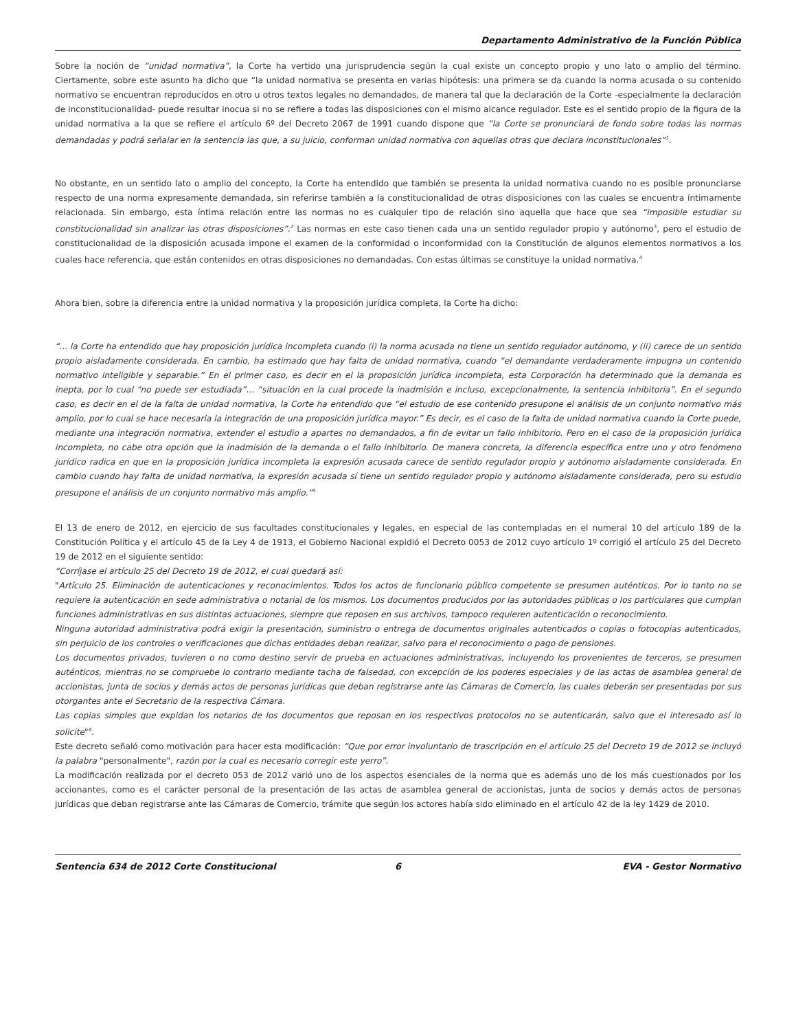Departamento Administrativo de la Función Pública
Sobre la noción de “unidad normativa”, la Corte ha vertido una jurisprudencia según la cual existe un concepto propio y uno lato o amplio del término. Ciertamente, sobre este asunto ha dicho que “la unidad normativa se presenta en varias hipótesis: una primera se da cuando la norma acusada o su contenido normativo se encuentran reproducidos en otro u otros textos legales no demandados, de manera tal que la declaración de la Corte -especialmente la declaración de inconstitucionalidad- puede resultar inocua si no se refiere a todas las disposiciones con el mismo alcance regulador. Este es el sentido propio de la figura de la unidad normativa a la que se refiere el artículo 6º del Decreto 2067 de 1991 cuando dispone que “la Corte se pronunciará de fondo sobre todas las normas demandadas y podrá señalar en la sentencia las que, a su juicio, conforman unidad normativa con aquellas otras que declara inconstitucionales”<sup>1</sup>.
No obstante, en un sentido lato o amplio del concepto, la Corte ha entendido que también se presenta la unidad normativa cuando no es posible pronunciarse respecto de una norma expresamente demandada, sin referirse también a la constitucionalidad de otras disposiciones con las cuales se encuentra íntimamente relacionada. Sin embargo, esta íntima relación entre las normas no es cualquier tipo de relación sino aquella que hace que sea “imposible estudiar su constitucionalidad sin analizar las otras disposiciones”.<sup>2</sup> Las normas en este caso tienen cada una un sentido regulador propio y autónomo<sup>3</sup>, pero el estudio de constitucionalidad de la disposición acusada impone el examen de la conformidad o inconformidad con la Constitución de algunos elementos normativos a los cuales hace referencia, que están contenidos en otras disposiciones no demandadas. Con estas últimas se constituye la unidad normativa.<sup>4</sup>
Ahora bien, sobre la diferencia entre la unidad normativa y la proposición jurídica completa, la Corte ha dicho:
“... la Corte ha entendido que hay proposición jurídica incompleta cuando (i) la norma acusada no tiene un sentido regulador autónomo, y (ii) carece de un sentido propio aisladamente considerada. En cambio, ha estimado que hay falta de unidad normativa, cuando “el demandante verdaderamente impugna un contenido normativo inteligible y separable.” En el primer caso, es decir en el la proposición jurídica incompleta, esta Corporación ha determinado que la demanda es inepta, por lo cual “no puede ser estudiada”... “situación en la cual procede la inadmisión e incluso, excepcionalmente, la sentencia inhibitoria”. En el segundo caso, es decir en el de la falta de unidad normativa, la Corte ha entendido que “el estudio de ese contenido presupone el análisis de un conjunto normativo más amplio, por lo cual se hace necesaria la integración de una proposición jurídica mayor.” Es decir, es el caso de la falta de unidad normativa cuando la Corte puede, mediante una integración normativa, extender el estudio a apartes no demandados, a fin de evitar un fallo inhibitorio. Pero en el caso de la proposición jurídica incompleta, no cabe otra opción que la inadmisión de la demanda o el fallo inhibitorio. De manera concreta, la diferencia específica entre uno y otro fenómeno jurídico radica en que en la proposición jurídica incompleta la expresión acusada carece de sentido regulador propio y autónomo aisladamente considerada. En cambio cuando hay falta de unidad normativa, la expresión acusada sí tiene un sentido regulador propio y autónomo aisladamente considerada, pero su estudio presupone el análisis de un conjunto normativo más amplio.”<sup>5</sup>
El 13 de enero de 2012, en ejercicio de sus facultades constitucionales y legales, en especial de las contempladas en el numeral 10 del artículo 189 de la Constitución Política y el artículo 45 de la Ley 4 de 1913, el Gobierno Nacional expidió el Decreto 0053 de 2012 cuyo artículo 1º corrigió el artículo 25 del Decreto 19 de 2012 en el siguiente sentido:
“Corríjase el artículo 25 del Decreto 19 de 2012, el cual quedará así:
"Artículo 25. Eliminación de autenticaciones y reconocimientos. Todos los actos de funcionario público competente se presumen auténticos. Por lo tanto no se requiere la autenticación en sede administrativa o notarial de los mismos. Los documentos producidos por las autoridades públicas o los particulares que cumplan funciones administrativas en sus distintas actuaciones, siempre que reposen en sus archivos, tampoco requieren autenticación o reconocimiento.
Ninguna autoridad administrativa podrá exigir la presentación, suministro o entrega de documentos originales autenticados o copias o fotocopias autenticados, sin perjuicio de los controles o verificaciones que dichas entidades deban realizar, salvo para el reconocimiento o pago de pensiones.
Los documentos privados, tuvieren o no como destino servir de prueba en actuaciones administrativas, incluyendo los provenientes de terceros, se presumen auténticos, mientras no se compruebe lo contrario mediante tacha de falsedad, con excepción de los poderes especiales y de las actas de asamblea general de accionistas, junta de socios y demás actos de personas jurídicas que deban registrarse ante las Cámaras de Comercio, las cuales deberán ser presentadas por sus otorgantes ante el Secretario de la respectiva Cámara.
Las copias simples que expidan los notarios de los documentos que reposan en los respectivos protocolos no se autenticarán, salvo que el interesado así lo solicite"<sup>6</sup>.
Este decreto señaló como motivación para hacer esta modificación: “Que por error involuntario de trascripción en el artículo 25 del Decreto 19 de 2012 se incluyó la palabra "personalmente", razón por la cual es necesario corregir este yerro”.
La modificación realizada por el decreto 053 de 2012 varió uno de los aspectos esenciales de la norma que es además uno de los más cuestionados por los accionantes, como es el carácter personal de la presentación de las actas de asamblea general de accionistas, junta de socios y demás actos de personas jurídicas que deban registrarse ante las Cámaras de Comercio, trámite que según los actores había sido eliminado en el artículo 42 de la ley 1429 de 2010.
Sentencia 634 de 2012 Corte Constitucional
6 EVA - Gestor Normativo